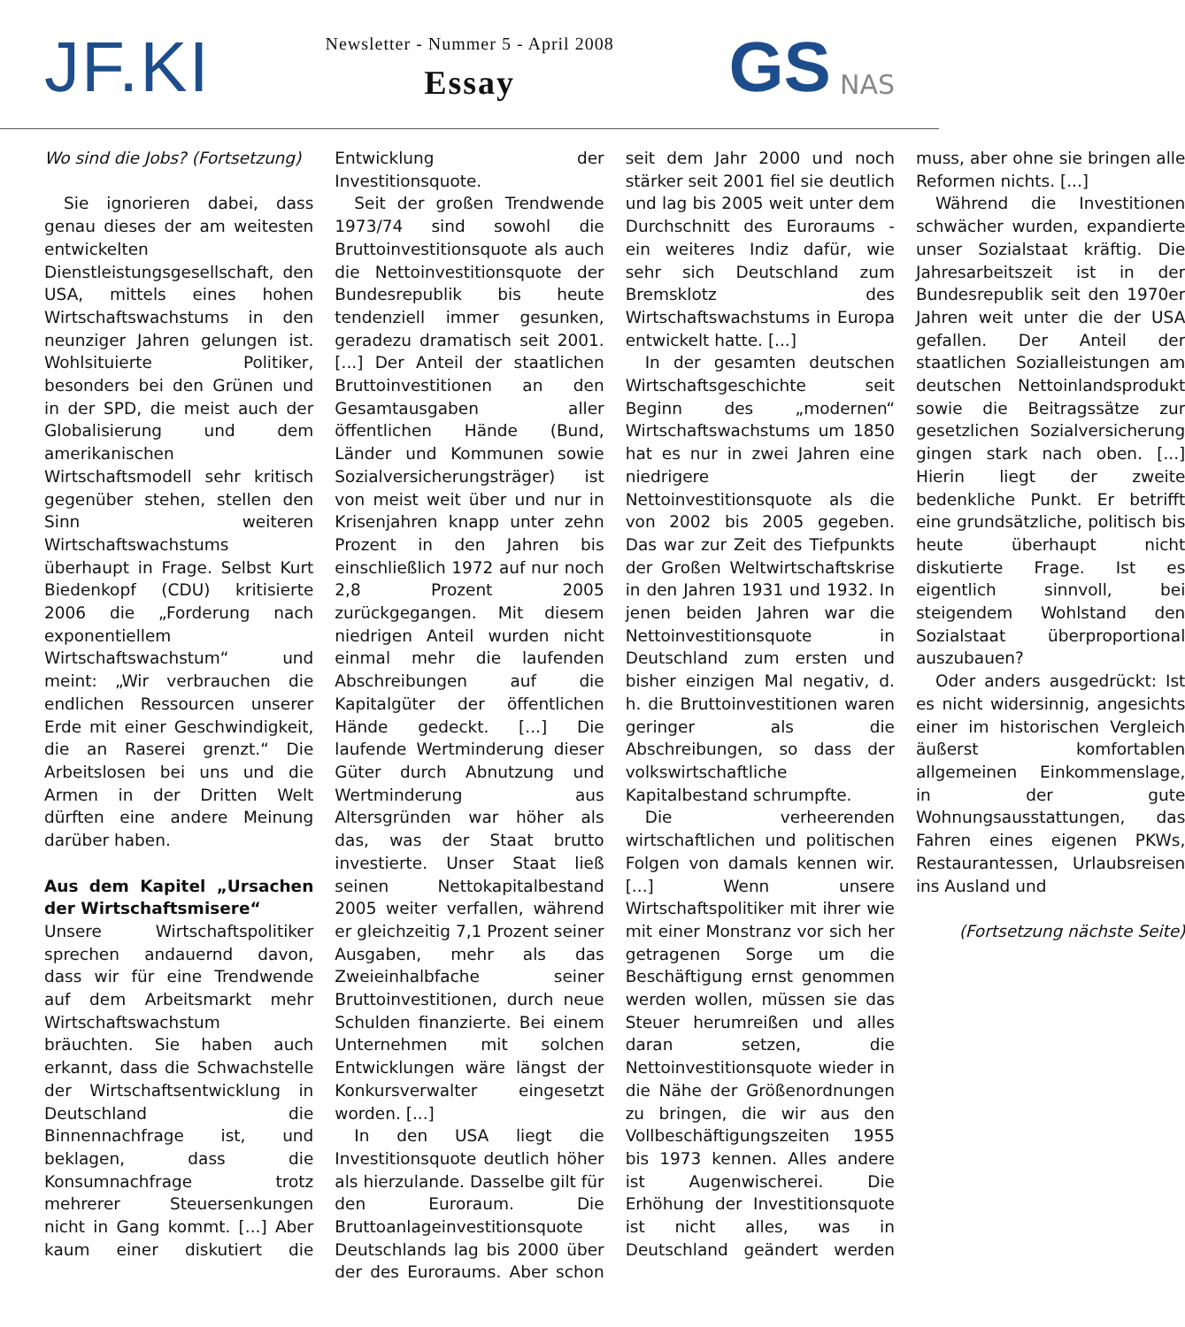JF.KI
Newsletter - Nummer 5 - April 2008
Essay
GS NAS
Wo sind die Jobs? (Fortsetzung)
Sie ignorieren dabei, dass genau dieses der am weitesten entwickelten Dienstleistungsgesellschaft, den USA, mittels eines hohen Wirtschaftswachstums in den neunziger Jahren gelungen ist. Wohlsituierte Politiker, besonders bei den Grünen und in der SPD, die meist auch der Globalisierung und dem amerikanischen Wirtschaftsmodell sehr kritisch gegenüber stehen, stellen den Sinn weiteren Wirtschaftswachstums überhaupt in Frage. Selbst Kurt Biedenkopf (CDU) kritisierte 2006 die „Forderung nach exponentiellem Wirtschaftswachstum“ und meint: „Wir verbrauchen die endlichen Ressourcen unserer Erde mit einer Geschwindigkeit, die an Raserei grenzt.“ Die Arbeitslosen bei uns und die Armen in der Dritten Welt dürften eine andere Meinung darüber haben.
Aus dem Kapitel „Ursachen der Wirtschaftsmisere“
Unsere Wirtschaftspolitiker sprechen andauernd davon, dass wir für eine Trendwende auf dem Arbeitsmarkt mehr Wirtschaftswachstum bräuchten. Sie haben auch erkannt, dass die Schwachstelle der Wirtschaftsentwicklung in Deutschland die Binnennachfrage ist, und beklagen, dass die Konsumnachfrage trotz mehrerer Steuersenkungen nicht in Gang kommt. [...] Aber kaum einer diskutiert die Entwicklung der Investitionsquote.
Seit der großen Trendwende 1973/74 sind sowohl die Bruttoinvestitionsquote als auch die Nettoinvestitionsquote der Bundesrepublik bis heute tendenziell immer gesunken, geradezu dramatisch seit 2001. [...] Der Anteil der staatlichen Bruttoinvestitionen an den Gesamtausgaben aller öffentlichen Hände (Bund, Länder und Kommunen sowie Sozialversicherungsträger) ist von meist weit über und nur in Krisenjahren knapp unter zehn Prozent in den Jahren bis einschließlich 1972 auf nur noch 2,8 Prozent 2005 zurückgegangen. Mit diesem niedrigen Anteil wurden nicht einmal mehr die laufenden Abschreibungen auf die Kapitalgüter der öffentlichen Hände gedeckt. [...] Die laufende Wertminderung dieser Güter durch Abnutzung und Wertminderung aus Altersgründen war höher als das, was der Staat brutto investierte. Unser Staat ließ seinen Nettokapitalbestand 2005 weiter verfallen, während er gleichzeitig 7,1 Prozent seiner Ausgaben, mehr als das Zweieinhalbfache seiner Bruttoinvestitionen, durch neue Schulden finanzierte. Bei einem Unternehmen mit solchen Entwicklungen wäre längst der Konkursverwalter eingesetzt worden. [...]
In den USA liegt die Investitionsquote deutlich höher als hierzulande. Dasselbe gilt für den Euroraum. Die Bruttoanlageinvestitionsquote Deutschlands lag bis 2000 über der des Euroraums. Aber schon seit dem Jahr 2000 und noch stärker seit 2001 fiel sie deutlich und lag bis 2005 weit unter dem Durchschnitt des Euroraums - ein weiteres Indiz dafür, wie sehr sich Deutschland zum Bremsklotz des Wirtschaftswachstums in Europa entwickelt hatte. [...]
In der gesamten deutschen Wirtschaftsgeschichte seit Beginn des „modernen“ Wirtschaftswachstums um 1850 hat es nur in zwei Jahren eine niedrigere Nettoinvestitionsquote als die von 2002 bis 2005 gegeben. Das war zur Zeit des Tiefpunkts der Großen Weltwirtschaftskrise in den Jahren 1931 und 1932. In jenen beiden Jahren war die Nettoinvestitionsquote in Deutschland zum ersten und bisher einzigen Mal negativ, d. h. die Bruttoinvestitionen waren geringer als die Abschreibungen, so dass der volkswirtschaftliche Kapitalbestand schrumpfte.
Die verheerenden wirtschaftlichen und politischen Folgen von damals kennen wir. [...] Wenn unsere Wirtschaftspolitiker mit ihrer wie mit einer Monstranz vor sich her getragenen Sorge um die Beschäftigung ernst genommen werden wollen, müssen sie das Steuer herumreißen und alles daran setzen, die Nettoinvestitionsquote wieder in die Nähe der Größenordnungen zu bringen, die wir aus den Vollbeschäftigungszeiten 1955 bis 1973 kennen. Alles andere ist Augenwischerei. Die Erhöhung der Investitionsquote ist nicht alles, was in Deutschland geändert werden muss, aber ohne sie bringen alle Reformen nichts. [...]
Während die Investitionen schwächer wurden, expandierte unser Sozialstaat kräftig. Die Jahresarbeitszeit ist in der Bundesrepublik seit den 1970er Jahren weit unter die der USA gefallen. Der Anteil der staatlichen Sozialleistungen am deutschen Nettoinlandsprodukt sowie die Beitragssätze zur gesetzlichen Sozialversicherung gingen stark nach oben. [...] Hierin liegt der zweite bedenkliche Punkt. Er betrifft eine grundsätzliche, politisch bis heute überhaupt nicht diskutierte Frage. Ist es eigentlich sinnvoll, bei steigendem Wohlstand den Sozialstaat überproportional auszubauen?
Oder anders ausgedrückt: Ist es nicht widersinnig, angesichts einer im historischen Vergleich äußerst komfortablen allgemeinen Einkommenslage, in der gute Wohnungsausstattungen, das Fahren eines eigenen PKWs, Restaurantessen, Urlaubsreisen ins Ausland und
(Fortsetzung nächste Seite)